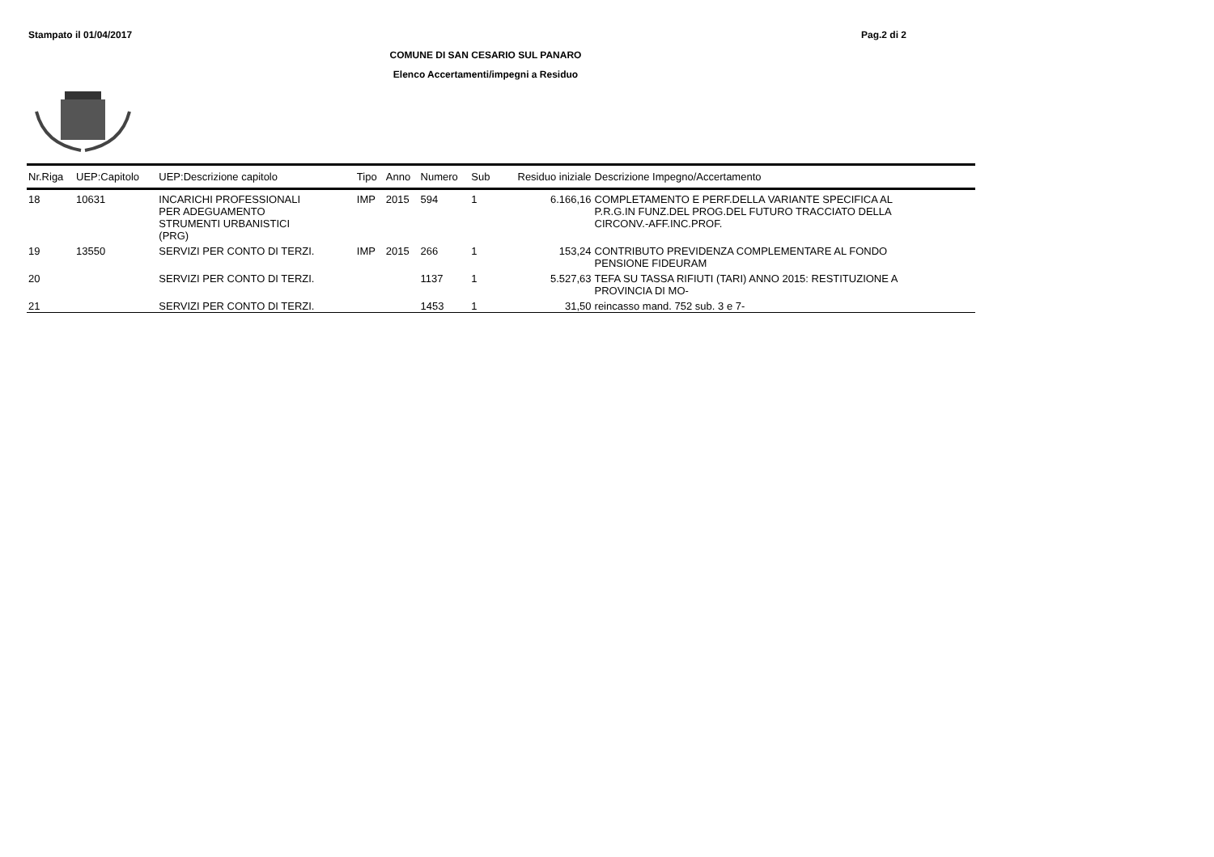Stampato il 01/04/2017 Pag.2 di 2
COMUNE DI SAN CESARIO SUL PANARO
Elenco Accertamenti/impegni a Residuo
| Nr.Riga | UEP:Capitolo | UEP:Descrizione capitolo | Tipo | Anno | Numero | Sub | Residuo iniziale | Descrizione Impegno/Accertamento |
| --- | --- | --- | --- | --- | --- | --- | --- | --- |
| 18 | 10631 | INCARICHI PROFESSIONALI PER ADEGUAMENTO STRUMENTI URBANISTICI (PRG) | IMP | 2015 | 594 | 1 | 6.166,16 | COMPLETAMENTO E PERF.DELLA VARIANTE SPECIFICA AL P.R.G.IN FUNZ.DEL PROG.DEL FUTURO TRACCIATO DELLA CIRCONV.-AFF.INC.PROF. |
| 19 | 13550 | SERVIZI PER CONTO DI TERZI. | IMP | 2015 | 266 | 1 | 153,24 | CONTRIBUTO PREVIDENZA COMPLEMENTARE AL FONDO PENSIONE FIDEURAM |
| 20 | | SERVIZI PER CONTO DI TERZI. | | | 1137 | 1 | 5.527,63 | TEFA SU TASSA RIFIUTI (TARI) ANNO 2015: RESTITUZIONE A PROVINCIA DI MO- |
| 21 | | SERVIZI PER CONTO DI TERZI. | | | 1453 | 1 | 31,50 | reincasso mand. 752 sub. 3 e 7- |